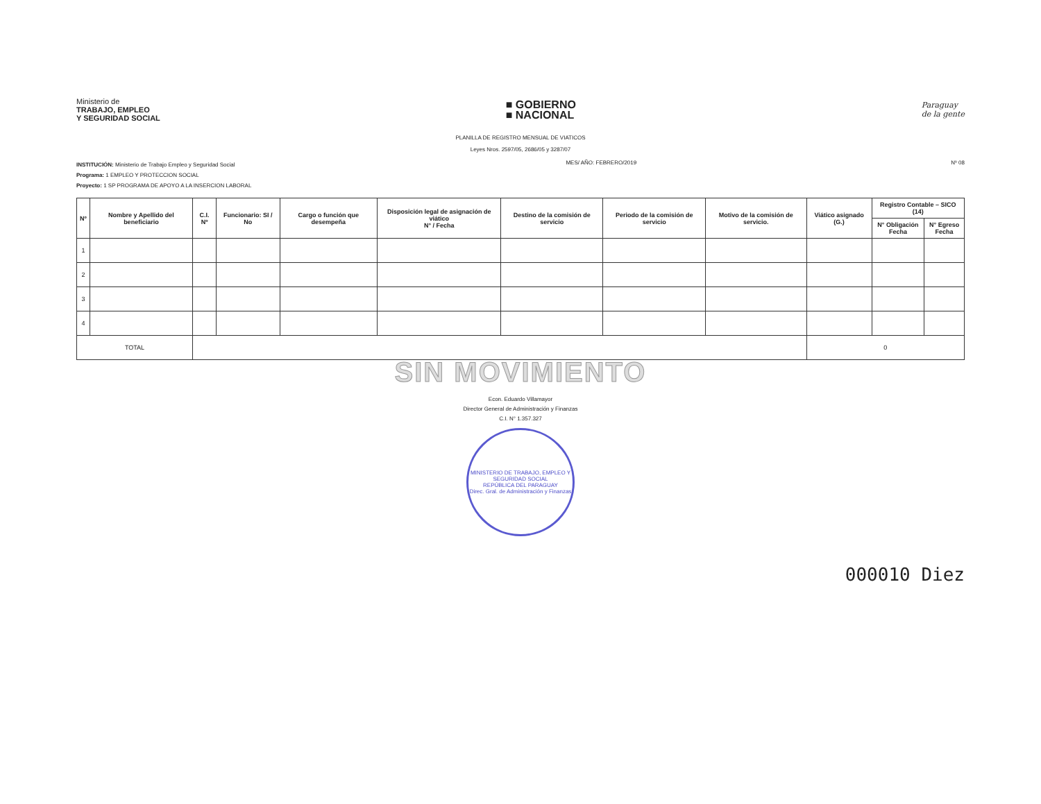Ministerio de
TRABAJO, EMPLEO
Y SEGURIDAD SOCIAL
■ GOBIERNO
■ NACIONAL
Paraguay
de la gente
PLANILLA DE REGISTRO MENSUAL DE VIATICOS
Leyes Nros. 2597/05, 2686/05 y 3287/07
INSTITUCIÓN: Ministerio de Trabajo Empleo y Seguridad Social
Programa: 1 EMPLEO Y PROTECCION SOCIAL
Proyecto: 1 SP PROGRAMA DE APOYO A LA INSERCION LABORAL
MES/ AÑO: FEBRERO/2019 Nº 08
| Nº | Nombre y Apellido del beneficiario | C.I. Nº | Funcionario: SI / No | Cargo o función que desempeña | Disposición legal de asignación de viático N° / Fecha | Destino de la comisión de servicio | Periodo de la comisión de servicio | Motivo de la comisión de servicio. | Viático asignado (G.) | Registro Contable – SICO (14) | |
| --- | --- | --- | --- | --- | --- | --- | --- | --- | --- | --- | --- |
| | | | | | | | | | | N° Obligación Fecha | N° Egreso Fecha |
| 1 | | | | | | | | | | | |
| 2 | | | | | | | | | | | |
| 3 | | | | | | | | | | | |
| 4 | | | | | | | | | | | |
| TOTAL | | | | | | | | | 0 | | |
SIN MOVIMIENTO
Econ. Eduardo Villamayor
Director General de Administración y Finanzas
C.I. N° 1.357.327
MINISTERIO DE TRABAJO, EMPLEO Y SEGURIDAD SOCIAL
REPÚBLICA DEL PARAGUAY
Direc. Gral. de Administración y Finanzas
000010 Diez